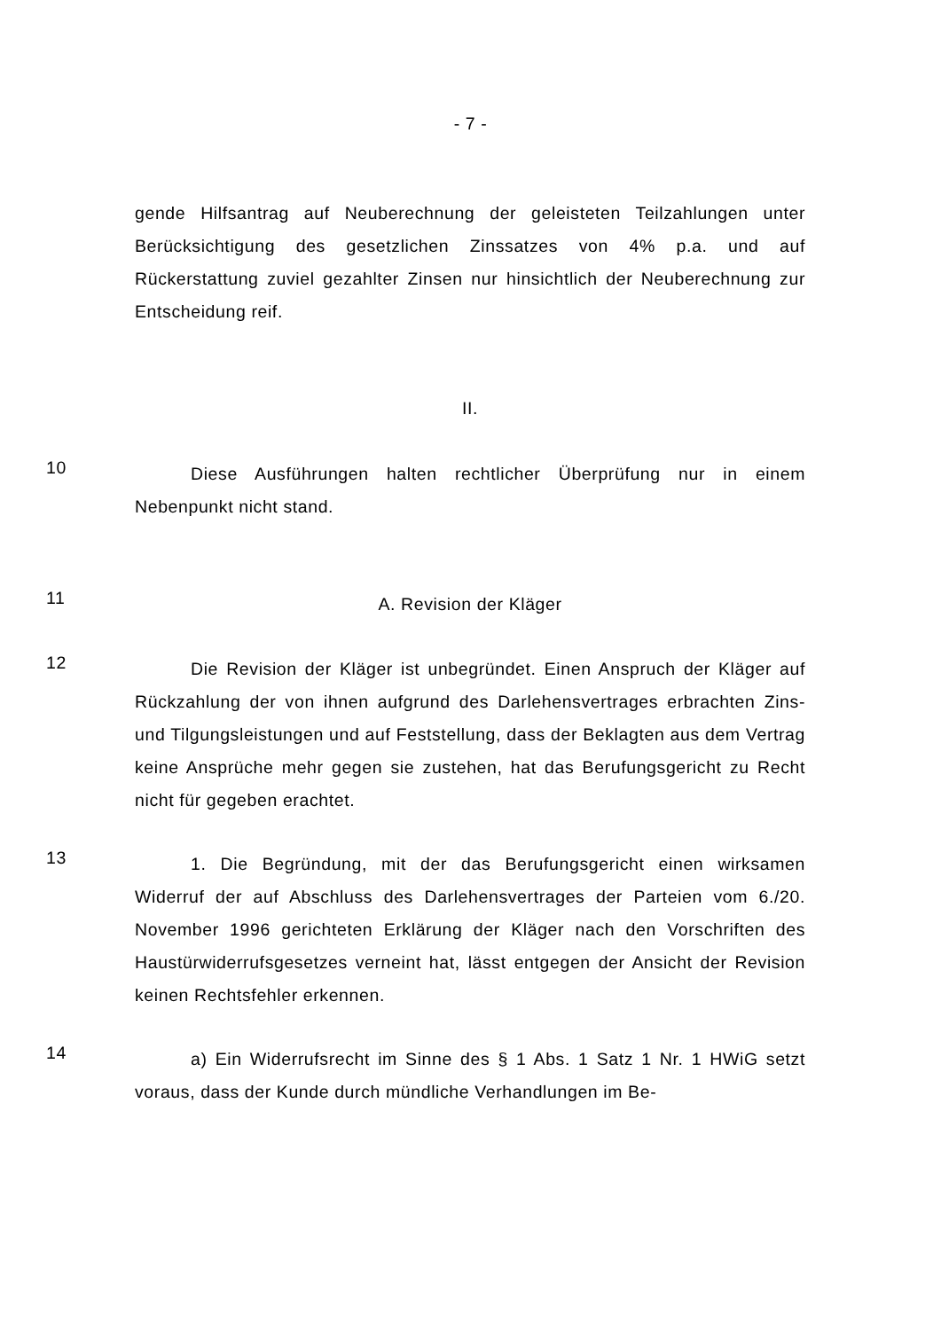- 7 -
gende Hilfsantrag auf Neuberechnung der geleisteten Teilzahlungen unter Berücksichtigung des gesetzlichen Zinssatzes von 4% p.a. und auf Rückerstattung zuviel gezahlter Zinsen nur hinsichtlich der Neuberechnung zur Entscheidung reif.
II.
10
Diese Ausführungen halten rechtlicher Überprüfung nur in einem Nebenpunkt nicht stand.
11
A. Revision der Kläger
12
Die Revision der Kläger ist unbegründet. Einen Anspruch der Kläger auf Rückzahlung der von ihnen aufgrund des Darlehensvertrages erbrachten Zins- und Tilgungsleistungen und auf Feststellung, dass der Beklagten aus dem Vertrag keine Ansprüche mehr gegen sie zustehen, hat das Berufungsgericht zu Recht nicht für gegeben erachtet.
13
1. Die Begründung, mit der das Berufungsgericht einen wirksamen Widerruf der auf Abschluss des Darlehensvertrages der Parteien vom 6./20. November 1996 gerichteten Erklärung der Kläger nach den Vorschriften des Haustürwiderrufsgesetzes verneint hat, lässt entgegen der Ansicht der Revision keinen Rechtsfehler erkennen.
14
a) Ein Widerrufsrecht im Sinne des § 1 Abs. 1 Satz 1 Nr. 1 HWiG setzt voraus, dass der Kunde durch mündliche Verhandlungen im Be-